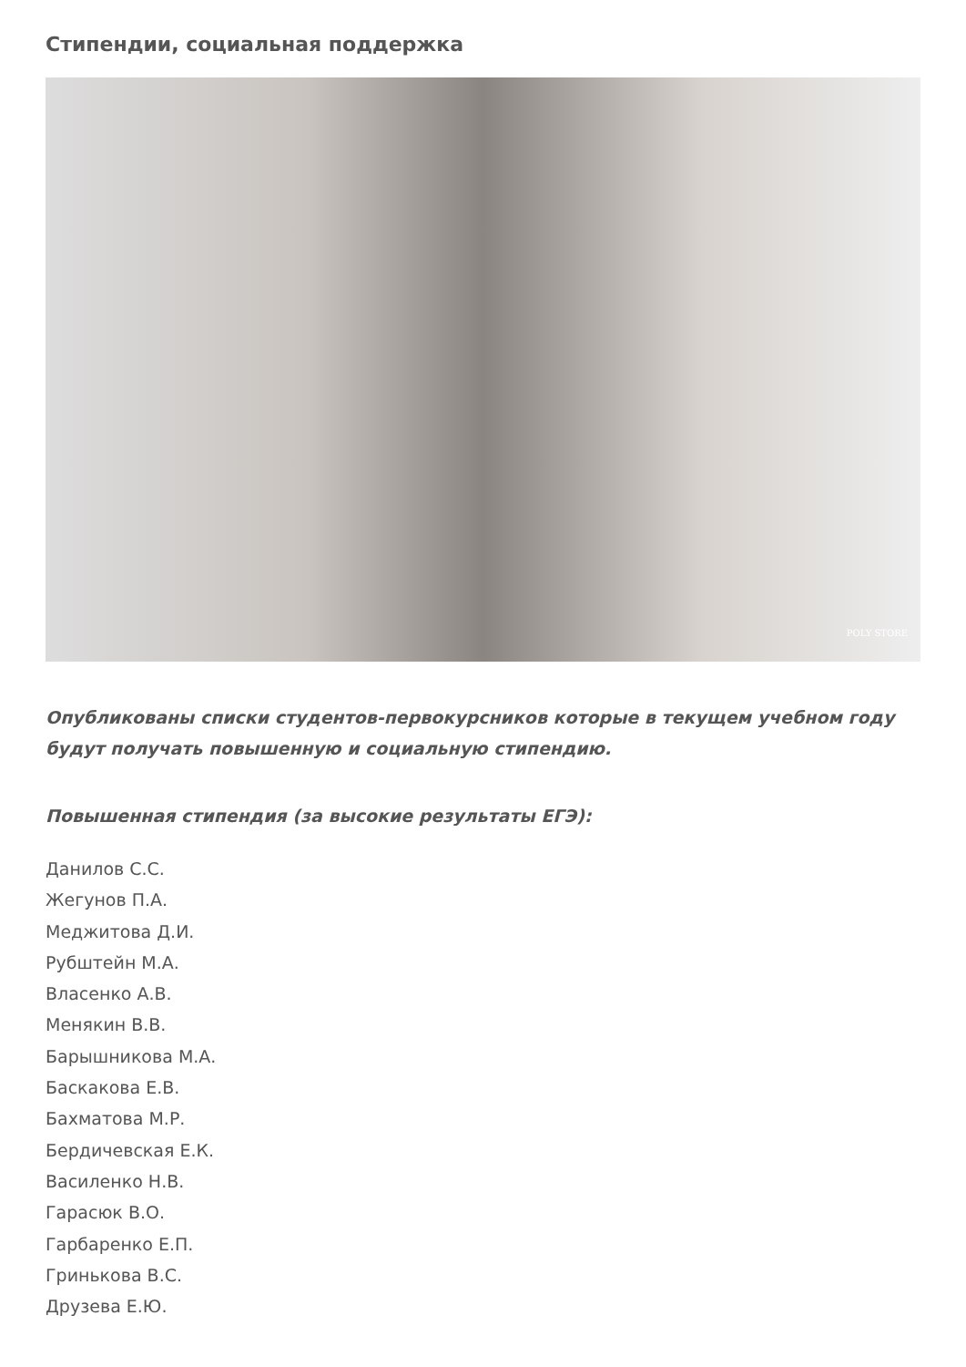Стипендии, социальная поддержка
POLY STORE
Опубликованы списки студентов-первокурсников которые в текущем учебном году будут получать повышенную и социальную стипендию.
Повышенная стипендия (за высокие результаты ЕГЭ):
Данилов С.С.
Жегунов П.А.
Меджитова Д.И.
Рубштейн М.А.
Власенко А.В.
Менякин В.В.
Барышникова М.А.
Баскакова Е.В.
Бахматова М.Р.
Бердичевская Е.К.
Василенко Н.В.
Гарасюк В.О.
Гарбаренко Е.П.
Гринькова В.С.
Друзева Е.Ю.